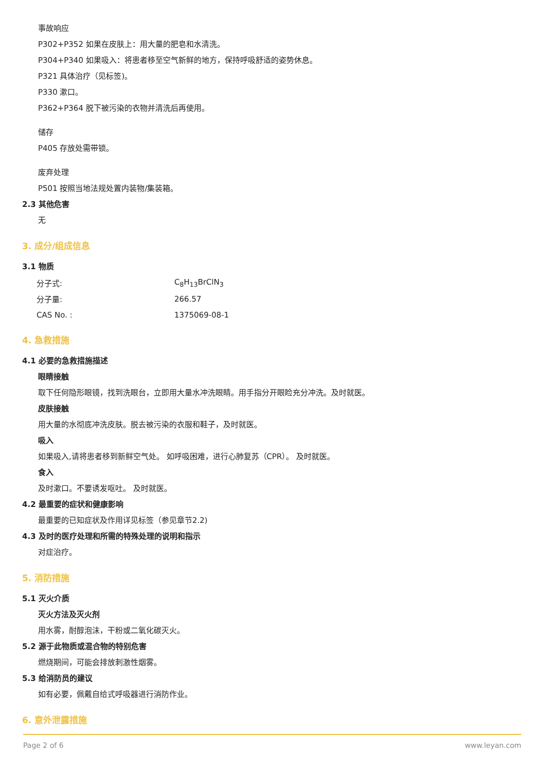事故响应
P302+P352 如果在皮肤上：用大量的肥皂和水清洗。
P304+P340 如果吸入：将患者移至空气新鲜的地方，保持呼吸舒适的姿势休息。
P321 具体治疗（见标签)。
P330 漱口。
P362+P364 脱下被污染的衣物并清洗后再使用。
储存
P405 存放处需带锁。
废弃处理
P501 按照当地法规处置内装物/集装箱。
2.3 其他危害
无
3. 成分/组成信息
3.1 物质
| 分子式: | C<sub>8</sub>H<sub>13</sub>BrClN<sub>3</sub> |
| 分子量: | 266.57 |
| CAS No. : | 1375069-08-1 |
4. 急救措施
4.1 必要的急救措施描述
眼睛接触
取下任何隐形眼镜，找到洗眼台，立即用大量水冲洗眼睛。用手指分开眼睑充分冲洗。及时就医。
皮肤接触
用大量的水彻底冲洗皮肤。脱去被污染的衣服和鞋子，及时就医。
吸入
如果吸入,请将患者移到新鲜空气处。 如呼吸困难，进行心肺复苏（CPR）。 及时就医。
食入
及时漱口。不要诱发呕吐。 及时就医。
4.2 最重要的症状和健康影响
最重要的已知症状及作用详见标签（参见章节2.2)
4.3 及时的医疗处理和所需的特殊处理的说明和指示
对症治疗。
5. 消防措施
5.1 灭火介质
灭火方法及灭火剂
用水雾，耐醇泡沫，干粉或二氧化碳灭火。
5.2 源于此物质或混合物的特别危害
燃烧期间，可能会排放刺激性烟雾。
5.3 给消防员的建议
如有必要，佩戴自给式呼吸器进行消防作业。
6. 意外泄露措施
Page 2 of 6 www.leyan.com